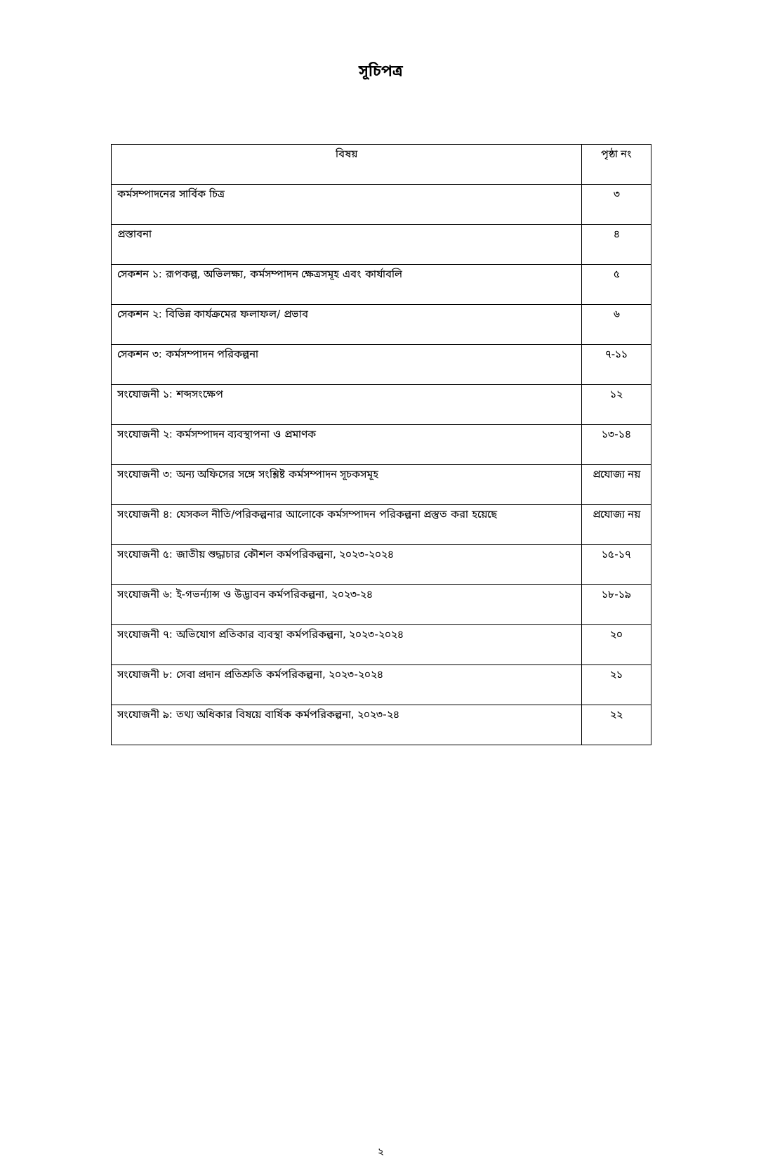সূচিপত্র
| বিষয় | পৃষ্ঠা নং |
| --- | --- |
| কর্মসম্পাদনের সার্বিক চিত্র | ৩ |
| প্রস্তাবনা | ৪ |
| সেকশন ১: রূপকল্প, অভিলক্ষ্য, কর্মসম্পাদন ক্ষেত্রসমূহ এবং কার্যাবলি | ৫ |
| সেকশন ২: বিভিন্ন কার্যক্রমের ফলাফল/ প্রভাব | ৬ |
| সেকশন ৩: কর্মসম্পাদন পরিকল্পনা | ৭-১১ |
| সংযোজনী ১: শব্দসংক্ষেপ | ১২ |
| সংযোজনী ২: কর্মসম্পাদন ব্যবস্থাপনা ও প্রমাণক | ১৩-১৪ |
| সংযোজনী ৩: অন্য অফিসের সঙ্গে সংশ্লিষ্ট কর্মসম্পাদন সূচকসমূহ | প্রযোজ্য নয় |
| সংযোজনী ৪: যেসকল নীতি/পরিকল্পনার আলোকে কর্মসম্পাদন পরিকল্পনা প্রস্তুত করা হয়েছে | প্রযোজ্য নয় |
| সংযোজনী ৫: জাতীয় শুদ্ধাচার কৌশল কর্মপরিকল্পনা, ২০২৩-২০২৪ | ১৫-১৭ |
| সংযোজনী ৬: ই-গভর্ন্যান্স ও উদ্ভাবন কর্মপরিকল্পনা, ২০২৩-২৪ | ১৮-১৯ |
| সংযোজনী ৭: অভিযোগ প্রতিকার ব্যবস্থা কর্মপরিকল্পনা, ২০২৩-২০২৪ | ২০ |
| সংযোজনী ৮: সেবা প্রদান প্রতিশ্রুতি কর্মপরিকল্পনা, ২০২৩-২০২৪ | ২১ |
| সংযোজনী ৯: তথ্য অধিকার বিষয়ে বার্ষিক কর্মপরিকল্পনা, ২০২৩-২৪ | ২২ |
২